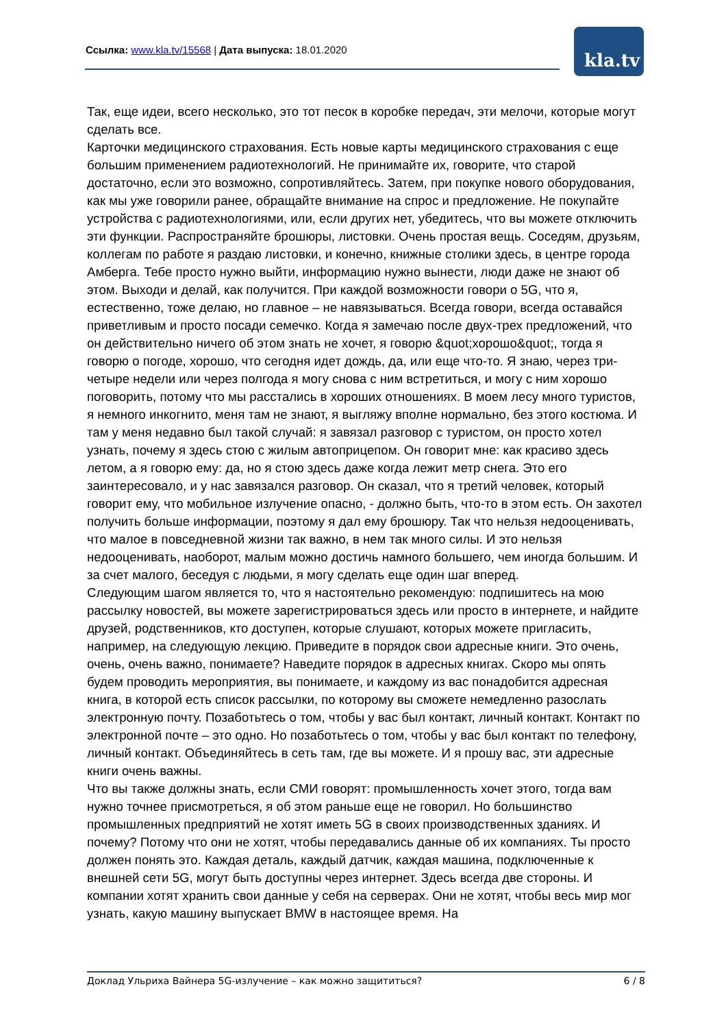Ссылка: www.kla.tv/15568 | Дата выпуска: 18.01.2020
kla.tv
Так, еще идеи, всего несколько, это тот песок в коробке передач, эти мелочи, которые могут сделать все.
Карточки медицинского страхования. Есть новые карты медицинского страхования с еще большим применением радиотехнологий. Не принимайте их, говорите, что старой достаточно, если это возможно, сопротивляйтесь. Затем, при покупке нового оборудования, как мы уже говорили ранее, обращайте внимание на спрос и предложение. Не покупайте устройства с радиотехнологиями, или, если других нет, убедитесь, что вы можете отключить эти функции. Распространяйте брошюры, листовки. Очень простая вещь. Соседям, друзьям, коллегам по работе я раздаю листовки, и конечно, книжные столики здесь, в центре города Амберга. Тебе просто нужно выйти, информацию нужно вынести, люди даже не знают об этом. Выходи и делай, как получится. При каждой возможности говори о 5G, что я, естественно, тоже делаю, но главное – не навязываться. Всегда говори, всегда оставайся приветливым и просто посади семечко. Когда я замечаю после двух-трех предложений, что он действительно ничего об этом знать не хочет, я говорю &quot;хорошо&quot;, тогда я говорю о погоде, хорошо, что сегодня идет дождь, да, или еще что-то. Я знаю, через три-четыре недели или через полгода я могу снова с ним встретиться, и могу с ним хорошо поговорить, потому что мы расстались в хороших отношениях. В моем лесу много туристов, я немного инкогнито, меня там не знают, я выгляжу вполне нормально, без этого костюма. И там у меня недавно был такой случай: я завязал разговор с туристом, он просто хотел узнать, почему я здесь стою с жилым автоприцепом. Он говорит мне: как красиво здесь летом, а я говорю ему: да, но я стою здесь даже когда лежит метр снега. Это его заинтересовало, и у нас завязался разговор. Он сказал, что я третий человек, который говорит ему, что мобильное излучение опасно, - должно быть, что-то в этом есть. Он захотел получить больше информации, поэтому я дал ему брошюру. Так что нельзя недооценивать, что малое в повседневной жизни так важно, в нем так много силы. И это нельзя недооценивать, наоборот, малым можно достичь намного большего, чем иногда большим. И за счет малого, беседуя с людьми, я могу сделать еще один шаг вперед.
Следующим шагом является то, что я настоятельно рекомендую: подпишитесь на мою рассылку новостей, вы можете зарегистрироваться здесь или просто в интернете, и найдите друзей, родственников, кто доступен, которые слушают, которых можете пригласить, например, на следующую лекцию. Приведите в порядок свои адресные книги. Это очень, очень, очень важно, понимаете? Наведите порядок в адресных книгах. Скоро мы опять будем проводить мероприятия, вы понимаете, и каждому из вас понадобится адресная книга, в которой есть список рассылки, по которому вы сможете немедленно разослать электронную почту. Позаботьтесь о том, чтобы у вас был контакт, личный контакт. Контакт по электронной почте – это одно. Но позаботьтесь о том, чтобы у вас был контакт по телефону, личный контакт. Объединяйтесь в сеть там, где вы можете. И я прошу вас, эти адресные книги очень важны.
Что вы также должны знать, если СМИ говорят: промышленность хочет этого, тогда вам нужно точнее присмотреться, я об этом раньше еще не говорил. Но большинство промышленных предприятий не хотят иметь 5G в своих производственных зданиях. И почему? Потому что они не хотят, чтобы передавались данные об их компаниях. Ты просто должен понять это. Каждая деталь, каждый датчик, каждая машина, подключенные к внешней сети 5G, могут быть доступны через интернет. Здесь всегда две стороны. И компании хотят хранить свои данные у себя на серверах. Они не хотят, чтобы весь мир мог узнать, какую машину выпускает BMW в настоящее время. На
Доклад Ульриха Вайнера 5G-излучение – как можно защититься? 6 / 8